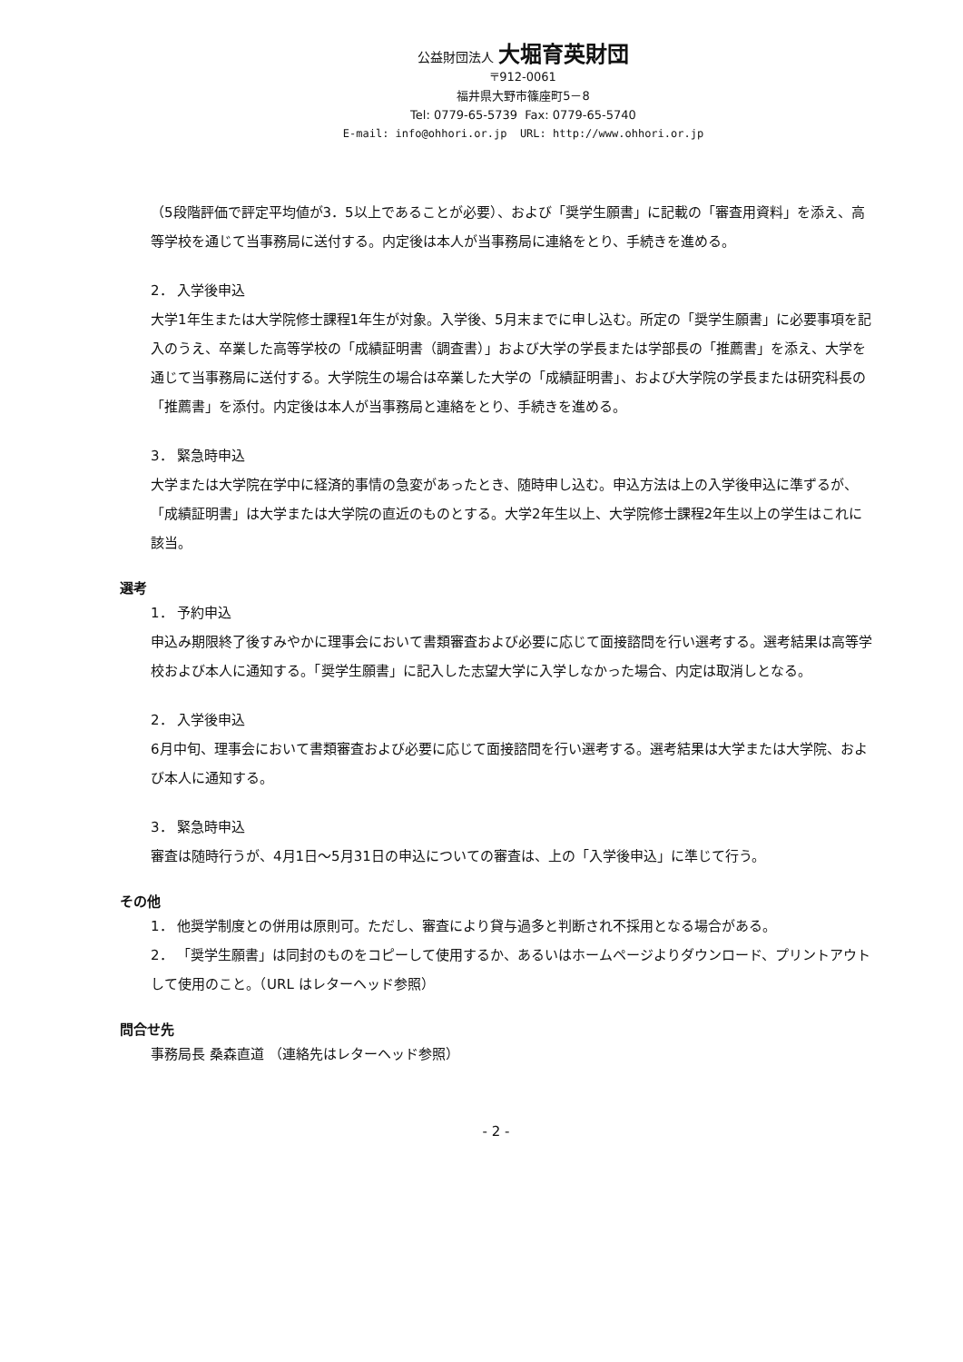公益財団法人 大堀育英財団
〒912-0061
福井県大野市篠座町5－8
Tel: 0779-65-5739 Fax: 0779-65-5740
E-mail: info@ohhori.or.jp URL: http://www.ohhori.or.jp
（5段階評価で評定平均値が3．5以上であることが必要）、および「奨学生願書」に記載の「審査用資料」を添え、高等学校を通じて当事務局に送付する。内定後は本人が当事務局に連絡をとり、手続きを進める。
2． 入学後申込
大学1年生または大学院修士課程1年生が対象。入学後、5月末までに申し込む。所定の「奨学生願書」に必要事項を記入のうえ、卒業した高等学校の「成績証明書（調査書）」および大学の学長または学部長の「推薦書」を添え、大学を通じて当事務局に送付する。大学院生の場合は卒業した大学の「成績証明書」、および大学院の学長または研究科長の「推薦書」を添付。内定後は本人が当事務局と連絡をとり、手続きを進める。
3． 緊急時申込
大学または大学院在学中に経済的事情の急変があったとき、随時申し込む。申込方法は上の入学後申込に準ずるが、「成績証明書」は大学または大学院の直近のものとする。大学2年生以上、大学院修士課程2年生以上の学生はこれに該当。
選考
1． 予約申込
申込み期限終了後すみやかに理事会において書類審査および必要に応じて面接諮問を行い選考する。選考結果は高等学校および本人に通知する。「奨学生願書」に記入した志望大学に入学しなかった場合、内定は取消しとなる。
2． 入学後申込
6月中旬、理事会において書類審査および必要に応じて面接諮問を行い選考する。選考結果は大学または大学院、および本人に通知する。
3． 緊急時申込
審査は随時行うが、4月1日～5月31日の申込についての審査は、上の「入学後申込」に準じて行う。
その他
1． 他奨学制度との併用は原則可。ただし、審査により貸与過多と判断され不採用となる場合がある。
2． 「奨学生願書」は同封のものをコピーして使用するか、あるいはホームページよりダウンロード、プリントアウトして使用のこと。（URL はレターヘッド参照）
問合せ先
事務局長 桑森直道 （連絡先はレターヘッド参照）
- 2 -